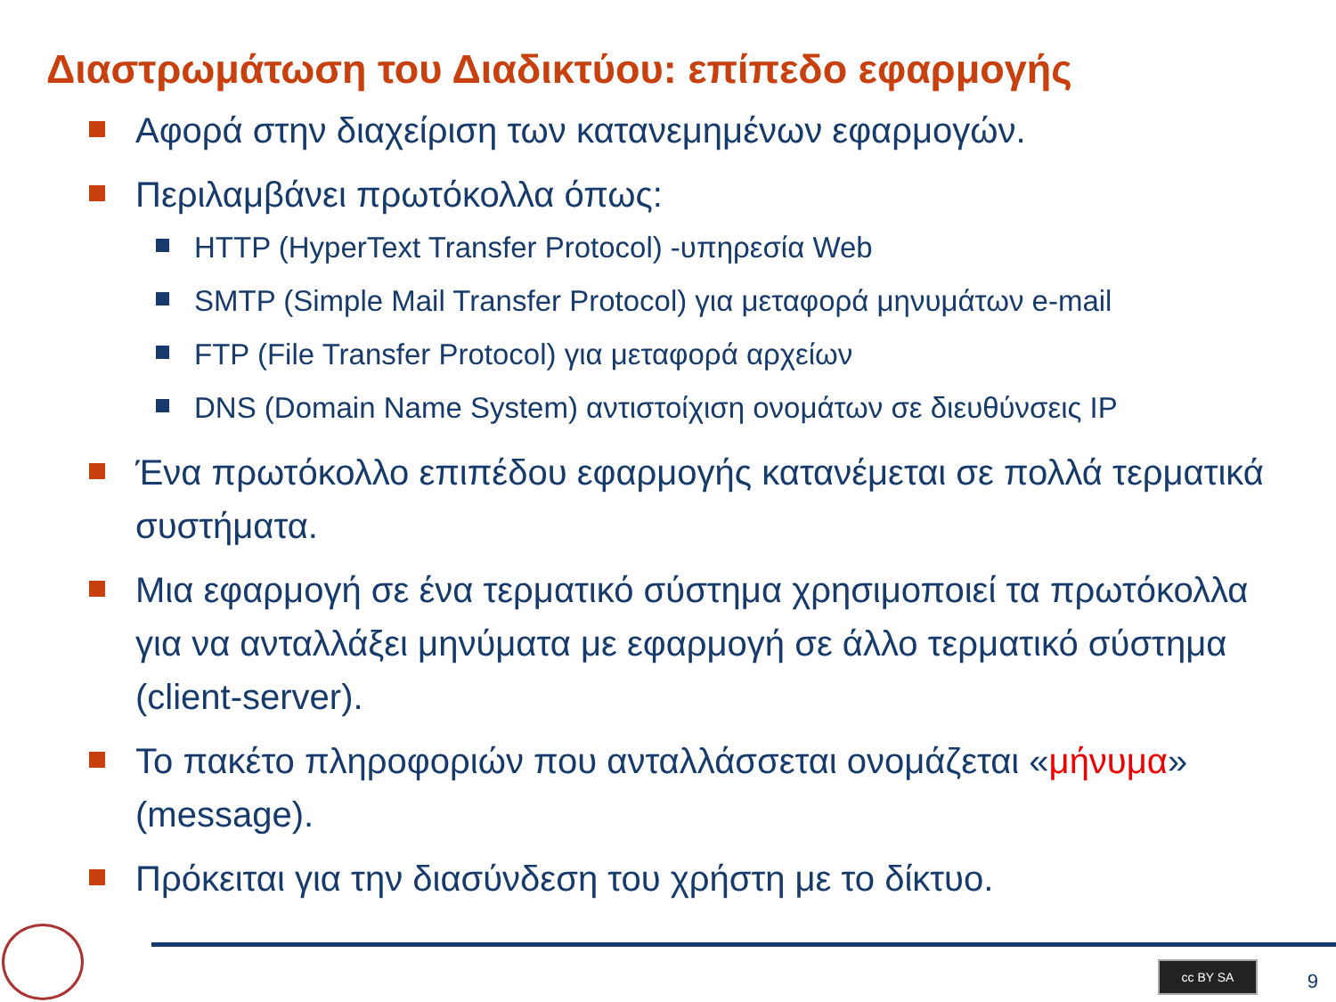Διαστρωμάτωση του Διαδικτύου: επίπεδο εφαρμογής
Αφορά στην διαχείριση των κατανεμημένων εφαρμογών.
Περιλαμβάνει πρωτόκολλα όπως:
HTTP (HyperText Transfer Protocol) -υπηρεσία Web
SMTP (Simple Mail Transfer Protocol) για μεταφορά μηνυμάτων e-mail
FTP (File Transfer Protocol) για μεταφορά αρχείων
DNS (Domain Name System) αντιστοίχιση ονομάτων σε διευθύνσεις IP
Ένα πρωτόκολλο επιπέδου εφαρμογής κατανέμεται σε πολλά τερματικά συστήματα.
Μια εφαρμογή σε ένα τερματικό σύστημα χρησιμοποιεί τα πρωτόκολλα για να ανταλλάξει μηνύματα με εφαρμογή σε άλλο τερματικό σύστημα (client-server).
Το πακέτο πληροφοριών που ανταλλάσσεται ονομάζεται «μήνυμα» (message).
Πρόκειται για την διασύνδεση του χρήστη με το δίκτυο.
cc BY SA 9